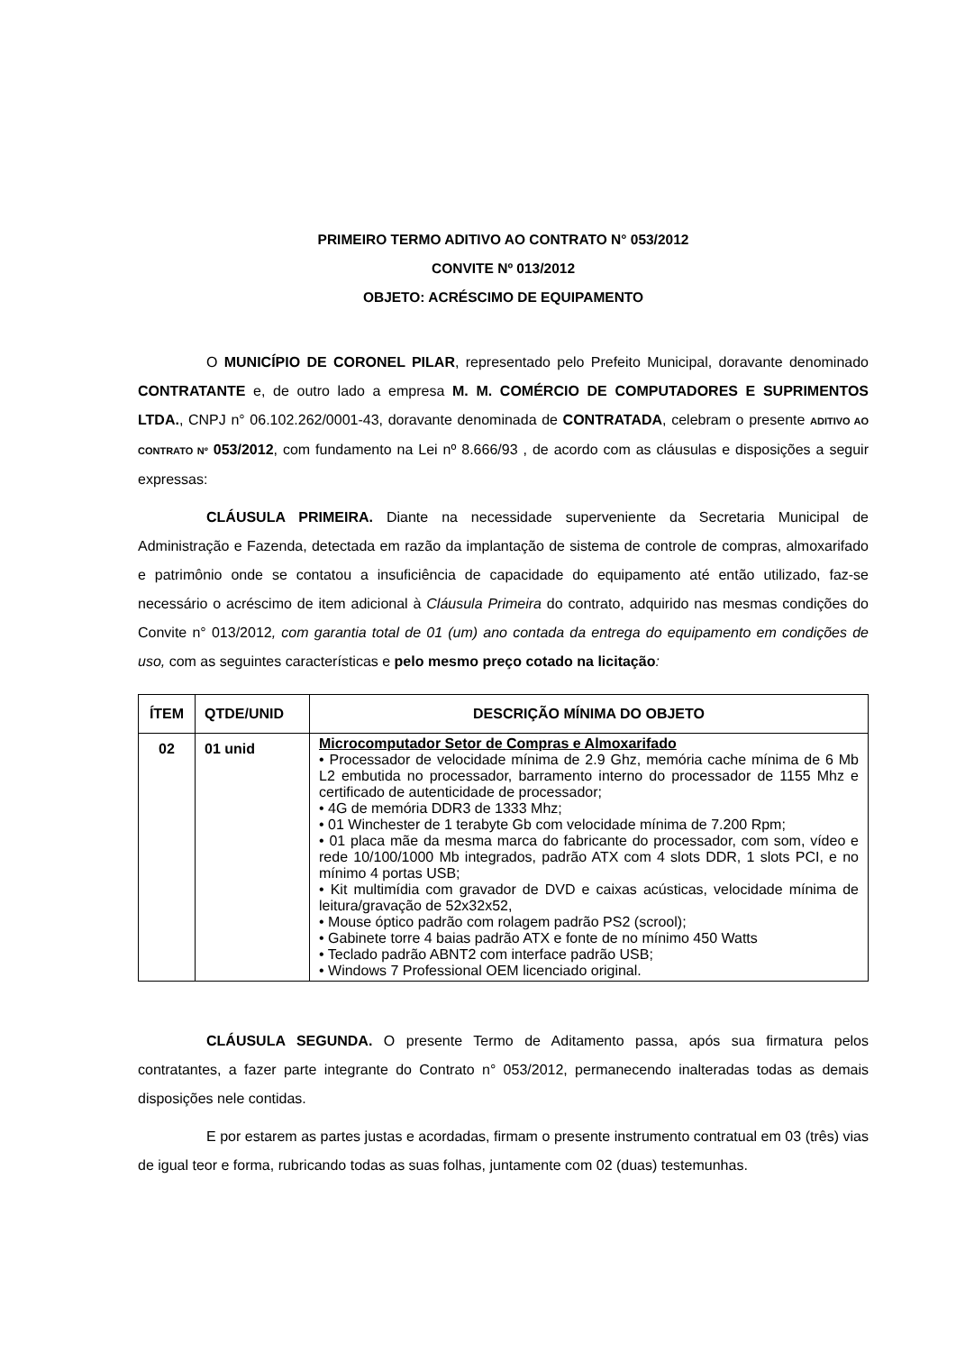PRIMEIRO TERMO ADITIVO AO CONTRATO N° 053/2012
CONVITE Nº 013/2012
OBJETO: ACRÉSCIMO DE EQUIPAMENTO
O MUNICÍPIO DE CORONEL PILAR, representado pelo Prefeito Municipal, doravante denominado CONTRATANTE e, de outro lado a empresa M. M. COMÉRCIO DE COMPUTADORES E SUPRIMENTOS LTDA., CNPJ n° 06.102.262/0001-43, doravante denominada de CONTRATADA, celebram o presente ADITIVO AO CONTRATO Nº 053/2012, com fundamento na Lei nº 8.666/93 , de acordo com as cláusulas e disposições a seguir expressas:
CLÁUSULA PRIMEIRA. Diante na necessidade superveniente da Secretaria Municipal de Administração e Fazenda, detectada em razão da implantação de sistema de controle de compras, almoxarifado e patrimônio onde se contatou a insuficiência de capacidade do equipamento até então utilizado, faz-se necessário o acréscimo de item adicional à Cláusula Primeira do contrato, adquirido nas mesmas condições do Convite n° 013/2012, com garantia total de 01 (um) ano contada da entrega do equipamento em condições de uso, com as seguintes características e pelo mesmo preço cotado na licitação:
| ÍTEM | QTDE/UNID | DESCRIÇÃO MÍNIMA DO OBJETO |
| --- | --- | --- |
| 02 | 01 unid | Microcomputador Setor de Compras e Almoxarifado • Processador de velocidade mínima de 2.9 Ghz, memória cache mínima de 6 Mb L2 embutida no processador, barramento interno do processador de 1155 Mhz e certificado de autenticidade de processador; • 4G de memória DDR3 de 1333 Mhz; • 01 Winchester de 1 terabyte Gb com velocidade mínima de 7.200 Rpm; • 01 placa mãe da mesma marca do fabricante do processador, com som, vídeo e rede 10/100/1000 Mb integrados, padrão ATX com 4 slots DDR, 1 slots PCI, e no mínimo 4 portas USB; • Kit multimídia com gravador de DVD e caixas acústicas, velocidade mínima de leitura/gravação de 52x32x52, • Mouse óptico padrão com rolagem padrão PS2 (scrool); • Gabinete torre 4 baias padrão ATX e fonte de no mínimo 450 Watts • Teclado padrão ABNT2 com interface padrão USB; • Windows 7 Professional OEM licenciado original. |
CLÁUSULA SEGUNDA. O presente Termo de Aditamento passa, após sua firmatura pelos contratantes, a fazer parte integrante do Contrato n° 053/2012, permanecendo inalteradas todas as demais disposições nele contidas.
E por estarem as partes justas e acordadas, firmam o presente instrumento contratual em 03 (três) vias de igual teor e forma, rubricando todas as suas folhas, juntamente com 02 (duas) testemunhas.